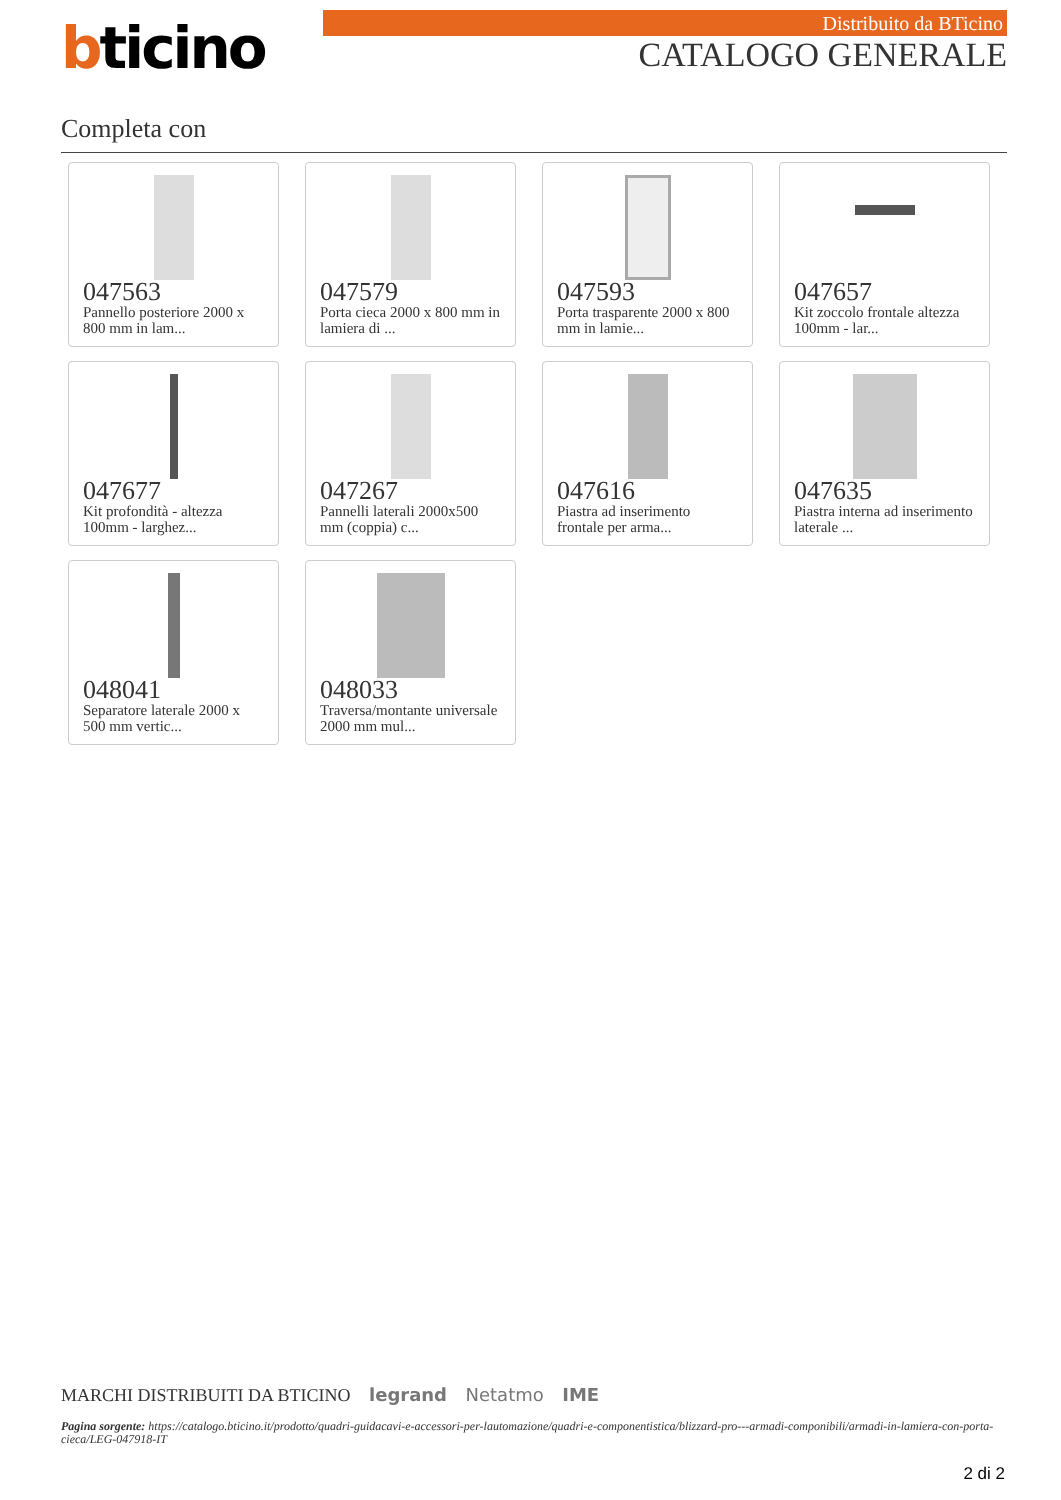bticino Distribuito da BTicino
CATALOGO GENERALE
Completa con
047563
Pannello posteriore 2000 x 800 mm in lam...
047579
Porta cieca 2000 x 800 mm in lamiera di ...
047593
Porta trasparente 2000 x 800 mm in lamie...
047657
Kit zoccolo frontale altezza 100mm - lar...
047677
Kit profondità - altezza 100mm - larghez...
047267
Pannelli laterali 2000x500 mm (coppia) c...
047616
Piastra ad inserimento frontale per arma...
047635
Piastra interna ad inserimento laterale ...
048041
Separatore laterale 2000 x 500 mm vertic...
048033
Traversa/montante universale 2000 mm mul...
MARCHI DISTRIBUITI DA BTICINO legrand Netatmo IME
Pagina sorgente: https://catalogo.bticino.it/prodotto/quadri-guidacavi-e-accessori-per-lautomazione/quadri-e-componentistica/blizzard-pro---armadi-componibili/armadi-in-lamiera-con-porta-cieca/LEG-047918-IT
2 di 2